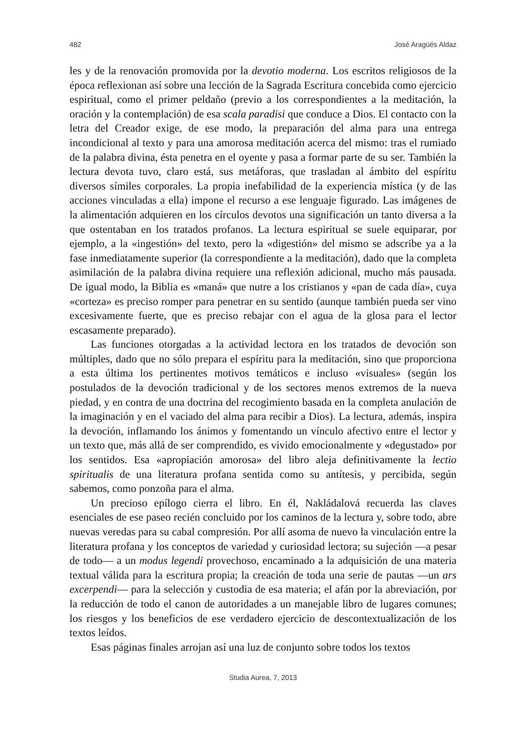482 José Aragüés Aldaz
les y de la renovación promovida por la devotio moderna. Los escritos religiosos de la época reflexionan así sobre una lección de la Sagrada Escritura concebida como ejercicio espiritual, como el primer peldaño (previo a los correspondientes a la meditación, la oración y la contemplación) de esa scala paradisi que conduce a Dios. El contacto con la letra del Creador exige, de ese modo, la preparación del alma para una entrega incondicional al texto y para una amorosa meditación acerca del mismo: tras el rumiado de la palabra divina, ésta penetra en el oyente y pasa a formar parte de su ser. También la lectura devota tuvo, claro está, sus metáforas, que trasladan al ámbito del espíritu diversos símiles corporales. La propia inefabilidad de la experiencia mística (y de las acciones vinculadas a ella) impone el recurso a ese lenguaje figurado. Las imágenes de la alimentación adquieren en los círculos devotos una significación un tanto diversa a la que ostentaban en los tratados profanos. La lectura espiritual se suele equiparar, por ejemplo, a la «ingestión» del texto, pero la «digestión» del mismo se adscribe ya a la fase inmediatamente superior (la correspondiente a la meditación), dado que la completa asimilación de la palabra divina requiere una reflexión adicional, mucho más pausada. De igual modo, la Biblia es «maná» que nutre a los cristianos y «pan de cada día», cuya «corteza» es preciso romper para penetrar en su sentido (aunque también pueda ser vino excesivamente fuerte, que es preciso rebajar con el agua de la glosa para el lector escasamente preparado).
Las funciones otorgadas a la actividad lectora en los tratados de devoción son múltiples, dado que no sólo prepara el espíritu para la meditación, sino que proporciona a esta última los pertinentes motivos temáticos e incluso «visuales» (según los postulados de la devoción tradicional y de los sectores menos extremos de la nueva piedad, y en contra de una doctrina del recogimiento basada en la completa anulación de la imaginación y en el vaciado del alma para recibir a Dios). La lectura, además, inspira la devoción, inflamando los ánimos y fomentando un vínculo afectivo entre el lector y un texto que, más allá de ser comprendido, es vivido emocionalmente y «degustado» por los sentidos. Esa «apropiación amorosa» del libro aleja definitivamente la lectio spiritualis de una literatura profana sentida como su antítesis, y percibida, según sabemos, como ponzoña para el alma.
Un precioso epílogo cierra el libro. En él, Nakládalová recuerda las claves esenciales de ese paseo recién concluido por los caminos de la lectura y, sobre todo, abre nuevas veredas para su cabal compresión. Por allí asoma de nuevo la vinculación entre la literatura profana y los conceptos de variedad y curiosidad lectora; su sujeción —a pesar de todo— a un modus legendi provechoso, encaminado a la adquisición de una materia textual válida para la escritura propia; la creación de toda una serie de pautas —un ars excerpendi— para la selección y custodia de esa materia; el afán por la abreviación, por la reducción de todo el canon de autoridades a un manejable libro de lugares comunes; los riesgos y los beneficios de ese verdadero ejercicio de descontextualización de los textos leídos.
Esas páginas finales arrojan así una luz de conjunto sobre todos los textos
Studia Aurea, 7, 2013